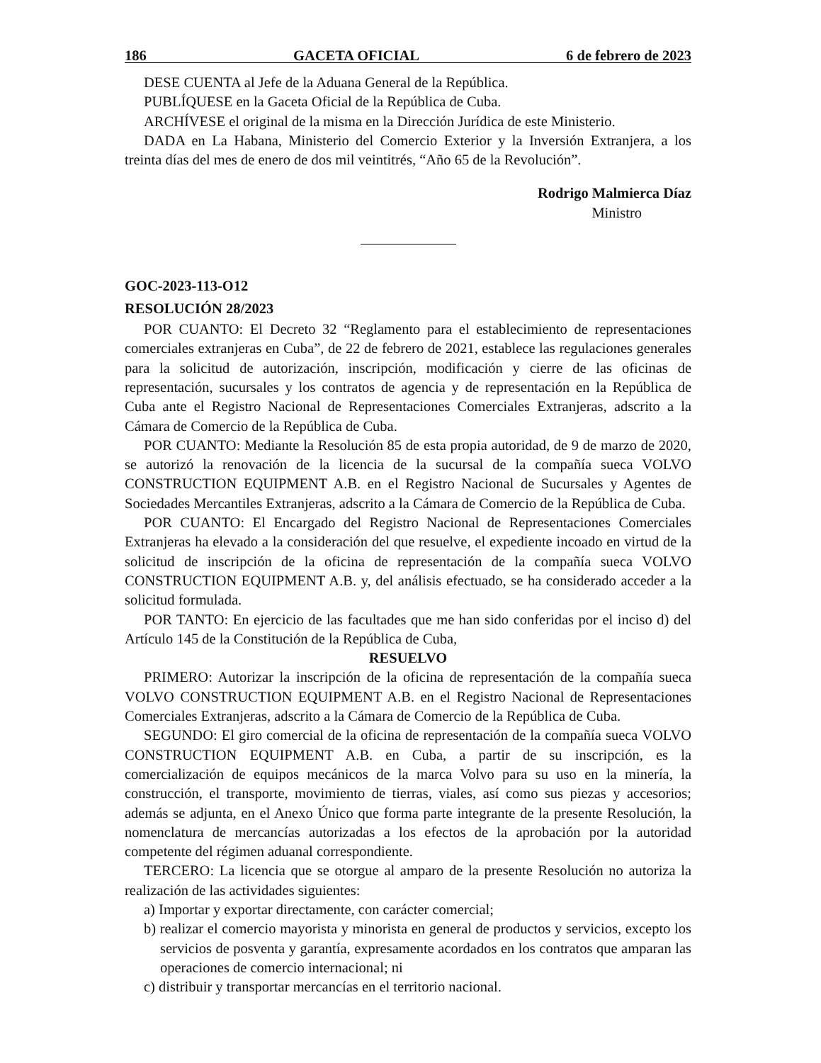186 GACETA OFICIAL 6 de febrero de 2023
DESE CUENTA al Jefe de la Aduana General de la República.
PUBLÍQUESE en la Gaceta Oficial de la República de Cuba.
ARCHÍVESE el original de la misma en la Dirección Jurídica de este Ministerio.
DADA en La Habana, Ministerio del Comercio Exterior y la Inversión Extranjera, a los treinta días del mes de enero de dos mil veintitrés, “Año 65 de la Revolución”.
Rodrigo Malmierca Díaz
Ministro
GOC-2023-113-O12
RESOLUCIÓN 28/2023
POR CUANTO: El Decreto 32 “Reglamento para el establecimiento de representaciones comerciales extranjeras en Cuba”, de 22 de febrero de 2021, establece las regulaciones generales para la solicitud de autorización, inscripción, modificación y cierre de las oficinas de representación, sucursales y los contratos de agencia y de representación en la República de Cuba ante el Registro Nacional de Representaciones Comerciales Extranjeras, adscrito a la Cámara de Comercio de la República de Cuba.
POR CUANTO: Mediante la Resolución 85 de esta propia autoridad, de 9 de marzo de 2020, se autorizó la renovación de la licencia de la sucursal de la compañía sueca VOLVO CONSTRUCTION EQUIPMENT A.B. en el Registro Nacional de Sucursales y Agentes de Sociedades Mercantiles Extranjeras, adscrito a la Cámara de Comercio de la República de Cuba.
POR CUANTO: El Encargado del Registro Nacional de Representaciones Comerciales Extranjeras ha elevado a la consideración del que resuelve, el expediente incoado en virtud de la solicitud de inscripción de la oficina de representación de la compañía sueca VOLVO CONSTRUCTION EQUIPMENT A.B. y, del análisis efectuado, se ha considerado acceder a la solicitud formulada.
POR TANTO: En ejercicio de las facultades que me han sido conferidas por el inciso d) del Artículo 145 de la Constitución de la República de Cuba,
RESUELVO
PRIMERO: Autorizar la inscripción de la oficina de representación de la compañía sueca VOLVO CONSTRUCTION EQUIPMENT A.B. en el Registro Nacional de Representaciones Comerciales Extranjeras, adscrito a la Cámara de Comercio de la República de Cuba.
SEGUNDO: El giro comercial de la oficina de representación de la compañía sueca VOLVO CONSTRUCTION EQUIPMENT A.B. en Cuba, a partir de su inscripción, es la comercialización de equipos mecánicos de la marca Volvo para su uso en la minería, la construcción, el transporte, movimiento de tierras, viales, así como sus piezas y accesorios; además se adjunta, en el Anexo Único que forma parte integrante de la presente Resolución, la nomenclatura de mercancías autorizadas a los efectos de la aprobación por la autoridad competente del régimen aduanal correspondiente.
TERCERO: La licencia que se otorgue al amparo de la presente Resolución no autoriza la realización de las actividades siguientes:
a) Importar y exportar directamente, con carácter comercial;
b) realizar el comercio mayorista y minorista en general de productos y servicios, excepto los servicios de posventa y garantía, expresamente acordados en los contratos que amparan las operaciones de comercio internacional; ni
c) distribuir y transportar mercancías en el territorio nacional.